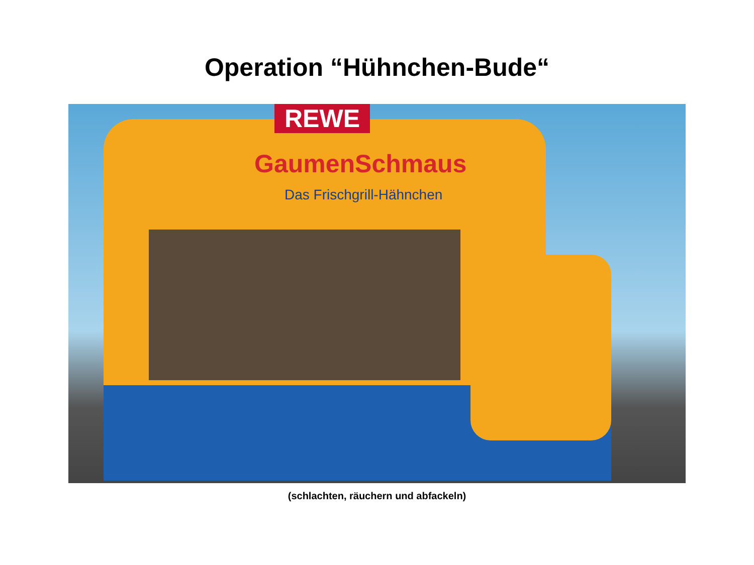Operation “Hühnchen-Bude“
REWE
GaumenSchmaus
Das Frischgrill-Hähnchen
(schlachten, räuchern und abfackeln)